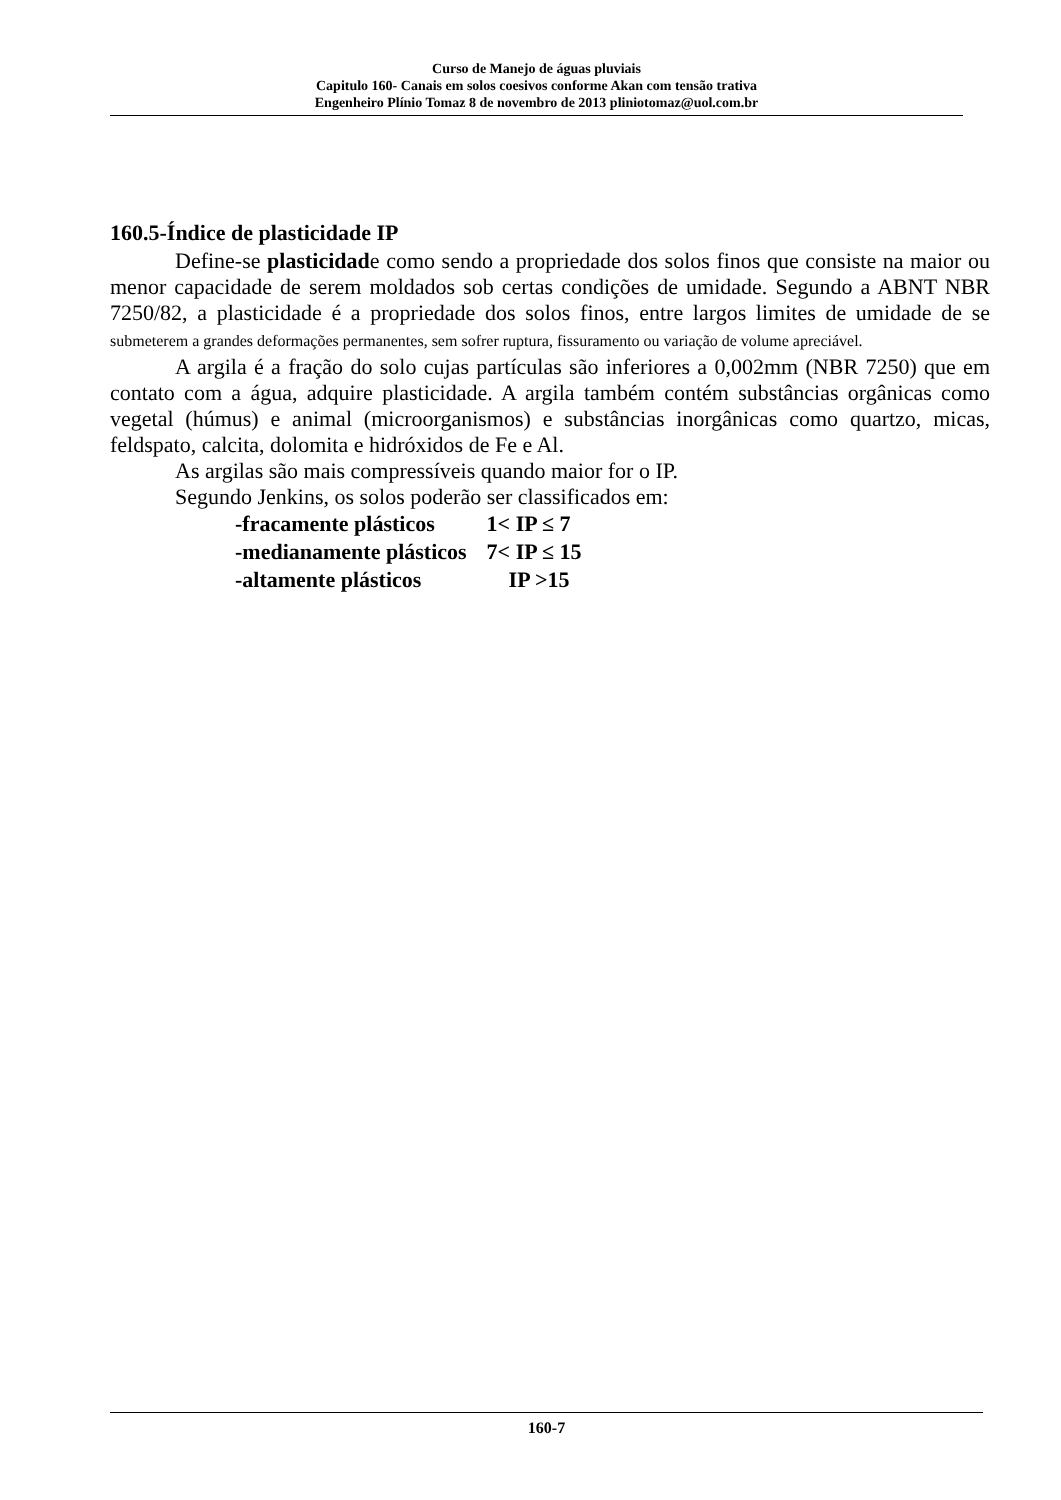Curso de Manejo de águas pluviais
Capitulo 160- Canais em solos coesivos conforme Akan com tensão trativa
Engenheiro Plínio Tomaz 8 de novembro de 2013 pliniotomaz@uol.com.br
160.5-Índice de plasticidade IP
Define-se plasticidade como sendo a propriedade dos solos finos que consiste na maior ou menor capacidade de serem moldados sob certas condições de umidade. Segundo a ABNT NBR 7250/82, a plasticidade é a propriedade dos solos finos, entre largos limites de umidade de se submeterem a grandes deformações permanentes, sem sofrer ruptura, fissuramento ou variação de volume apreciável.
A argila é a fração do solo cujas partículas são inferiores a 0,002mm (NBR 7250) que em contato com a água, adquire plasticidade. A argila também contém substâncias orgânicas como vegetal (húmus) e animal (microorganismos) e substâncias inorgânicas como quartzo, micas, feldspato, calcita, dolomita e hidróxidos de Fe e Al.
As argilas são mais compressíveis quando maior for o IP.
Segundo Jenkins, os solos poderão ser classificados em:
| -fracamente plásticos | 1< IP ≤ 7 |
| -medianamente plásticos | 7< IP ≤ 15 |
| -altamente plásticos | IP >15 |
160-7